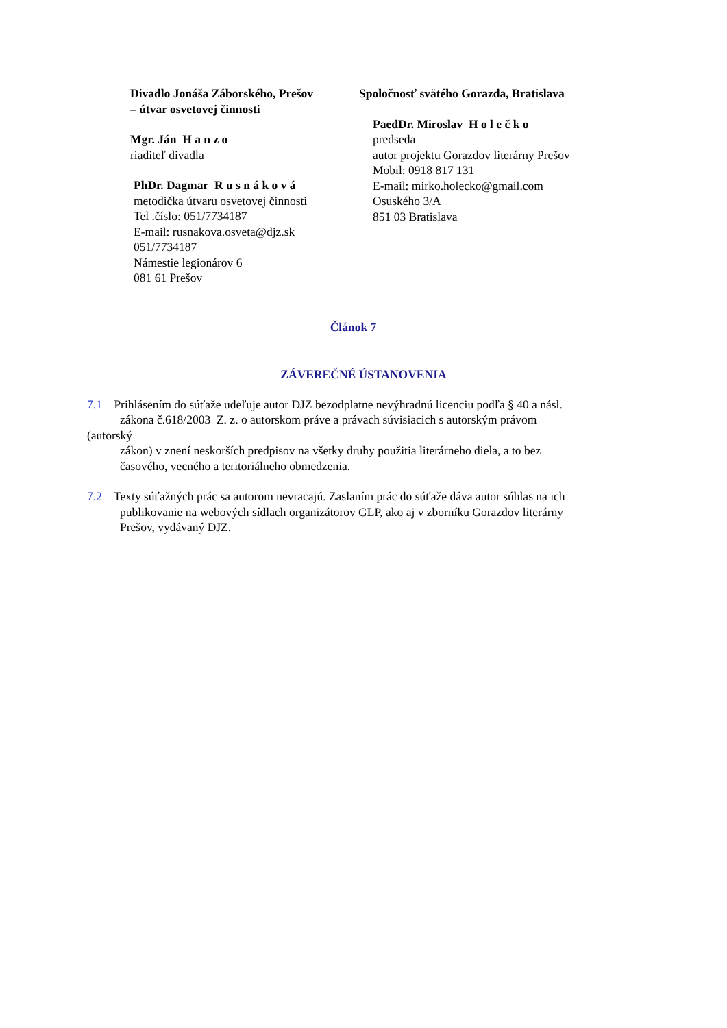Divadlo Jonáša Záborského, Prešov
– útvar osvetovej činnosti
Mgr. Ján H a n z o
riaditeľ divadla
PhDr. Dagmar R u s n á k o v á
metodička útvaru osvetovej činnosti
Tel .číslo: 051/7734187
E-mail: rusnakova.osveta@djz.sk
051/7734187
Námestie legionárov 6
081 61 Prešov
Spoločnosť svätého Gorazda, Bratislava
PaedDr. Miroslav H o l e č k o
predseda
autor projektu Gorazdov literárny Prešov
Mobil: 0918 817 131
E-mail: mirko.holecko@gmail.com
Osuského 3/A
851 03 Bratislava
Článok 7
ZÁVEREČNÉ ÚSTANOVENIA
7.1 Prihlásením do súťaže udeľuje autor DJZ bezodplatne nevýhradnú licenciu podľa § 40 a násl.
zákona č.618/2003 Z. z. o autorskom práve a právach súvisiacich s autorským právom
(autorský
zákon) v znení neskorších predpisov na všetky druhy použitia literárneho diela, a to bez
časového, vecného a teritoriálneho obmedzenia.
7.2 Texty súťažných prác sa autorom nevracajú. Zaslaním prác do súťaže dáva autor súhlas na ich
publikovanie na webových sídlach organizátorov GLP, ako aj v zborníku Gorazdov literárny
Prešov, vydávaný DJZ.